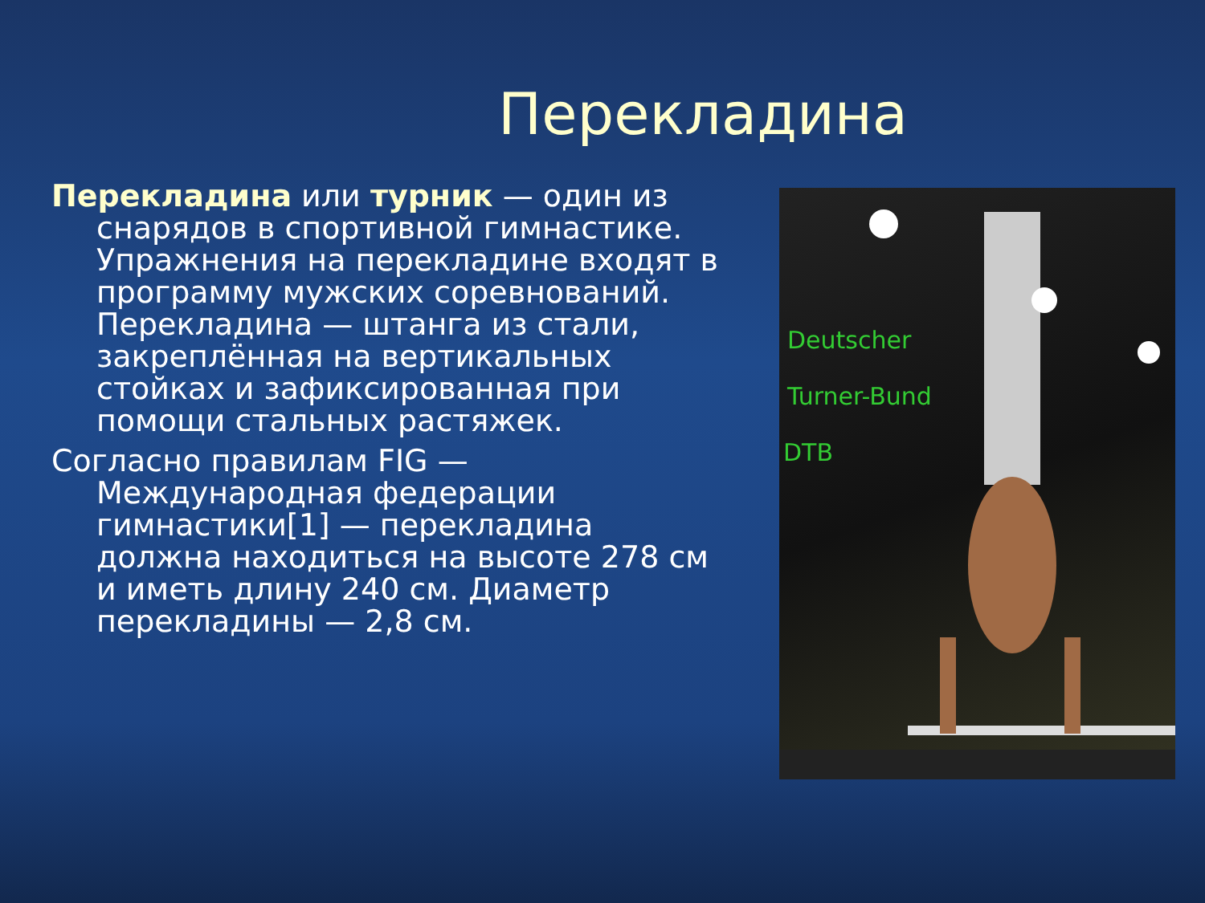Перекладина
Перекладина или турник — один из снарядов в спортивной гимнастике. Упражнения на перекладине входят в программу мужских соревнований. Перекладина — штанга из стали, закреплённая на вертикальных стойках и зафиксированная при помощи стальных растяжек.
Согласно правилам FIG — Международная федерации гимнастики[1] — перекладина должна находиться на высоте 278 см и иметь длину 240 см. Диаметр перекладины — 2,8 см.
Deutscher
Turner-Bund
DTB